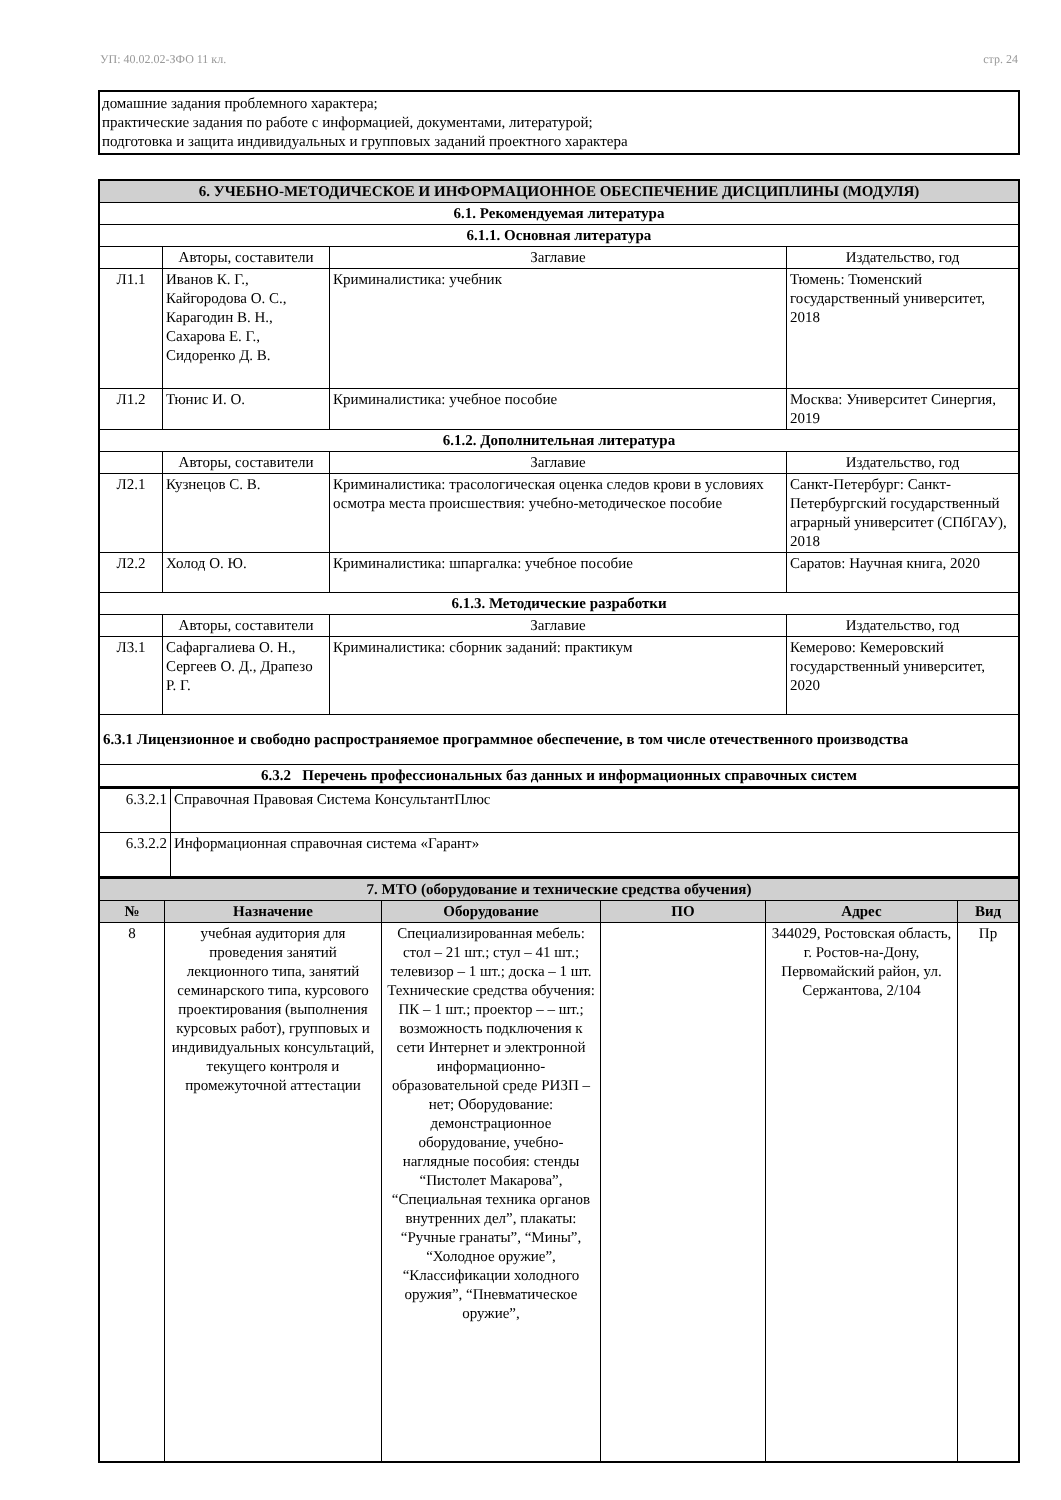УП: 40.02.02-ЗФО 11 кл. стр. 24
домашние задания проблемного характера;
практические задания по работе с информацией, документами, литературой;
подготовка и защита индивидуальных и групповых заданий проектного характера
| 6. УЧЕБНО-МЕТОДИЧЕСКОЕ И ИНФОРМАЦИОННОЕ ОБЕСПЕЧЕНИЕ ДИСЦИПЛИНЫ (МОДУЛЯ) | | | |
| 6.1. Рекомендуемая литература | | | |
| 6.1.1. Основная литература | | | |
| | Авторы, составители | Заглавие | Издательство, год |
| Л1.1 | Иванов К. Г., Кайгородова О. С., Карагодин В. Н., Сахарова Е. Г., Сидоренко Д. В. | Криминалистика: учебник | Тюмень: Тюменский государственный университет, 2018 |
| Л1.2 | Тюнис И. О. | Криминалистика: учебное пособие | Москва: Университет Синергия, 2019 |
| 6.1.2. Дополнительная литература | | | |
| | Авторы, составители | Заглавие | Издательство, год |
| Л2.1 | Кузнецов С. В. | Криминалистика: трасологическая оценка следов крови в условиях осмотра места происшествия: учебно-методическое пособие | Санкт-Петербург: Санкт-Петербургский государственный аграрный университет (СПбГАУ), 2018 |
| Л2.2 | Холод О. Ю. | Криминалистика: шпаргалка: учебное пособие | Саратов: Научная книга, 2020 |
| 6.1.3. Методические разработки | | | |
| | Авторы, составители | Заглавие | Издательство, год |
| Л3.1 | Сафаргалиева О. Н., Сергеев О. Д., Драпезо Р. Г. | Криминалистика: сборник заданий: практикум | Кемерово: Кемеровский государственный университет, 2020 |
| 6.3.1 Лицензионное и свободно распространяемое программное обеспечение, в том числе отечественного производства | | | |
| 6.3.2 Перечень профессиональных баз данных и информационных справочных систем | | | |
| 6.3.2.1 | Справочная Правовая Система КонсультантПлюс |
| 6.3.2.2 | Информационная справочная система «Гарант» |
| 7. МТО (оборудование и технические средства обучения) | | | | | |
| № | Назначение | Оборудование | ПО | Адрес | Вид |
| 8 | учебная аудитория для проведения занятий лекционного типа, занятий семинарского типа, курсового проектирования (выполнения курсовых работ), групповых и индивидуальных консультаций, текущего контроля и промежуточной аттестации | Специализированная мебель: стол – 21 шт.; стул – 41 шт.; телевизор – 1 шт.; доска – 1 шт. Технические средства обучения: ПК – 1 шт.; проектор – – шт.; возможность подключения к сети Интернет и электронной информационно-образовательной среде РИЗП – нет; Оборудование: демонстрационное оборудование, учебно-наглядные пособия: стенды “Пистолет Макарова”, “Специальная техника органов внутренних дел”, плакаты: “Ручные гранаты”, “Мины”, “Холодное оружие”, “Классификации холодного оружия”, “Пневматическое оружие”, | | 344029, Ростовская область, г. Ростов-на-Дону, Первомайский район, ул. Сержантова, 2/104 | Пр |